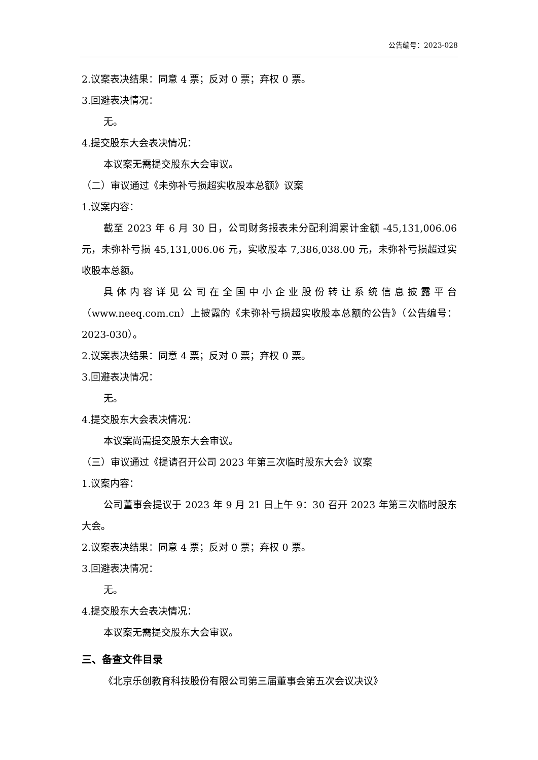公告编号：2023-028
2.议案表决结果：同意 4 票；反对 0 票；弃权 0 票。
3.回避表决情况：
无。
4.提交股东大会表决情况：
本议案无需提交股东大会审议。
（二）审议通过《未弥补亏损超实收股本总额》议案
1.议案内容：
截至 2023 年 6 月 30 日，公司财务报表未分配利润累计金额 -45,131,006.06 元，未弥补亏损 45,131,006.06 元，实收股本 7,386,038.00 元，未弥补亏损超过实收股本总额。
具体内容详见公司在全国中小企业股份转让系统信息披露平台（www.neeq.com.cn）上披露的《未弥补亏损超实收股本总额的公告》（公告编号：2023-030）。
2.议案表决结果：同意 4 票；反对 0 票；弃权 0 票。
3.回避表决情况：
无。
4.提交股东大会表决情况：
本议案尚需提交股东大会审议。
（三）审议通过《提请召开公司 2023 年第三次临时股东大会》议案
1.议案内容：
公司董事会提议于 2023 年 9 月 21 日上午 9：30 召开 2023 年第三次临时股东大会。
2.议案表决结果：同意 4 票；反对 0 票；弃权 0 票。
3.回避表决情况：
无。
4.提交股东大会表决情况：
本议案无需提交股东大会审议。
三、备查文件目录
《北京乐创教育科技股份有限公司第三届董事会第五次会议决议》